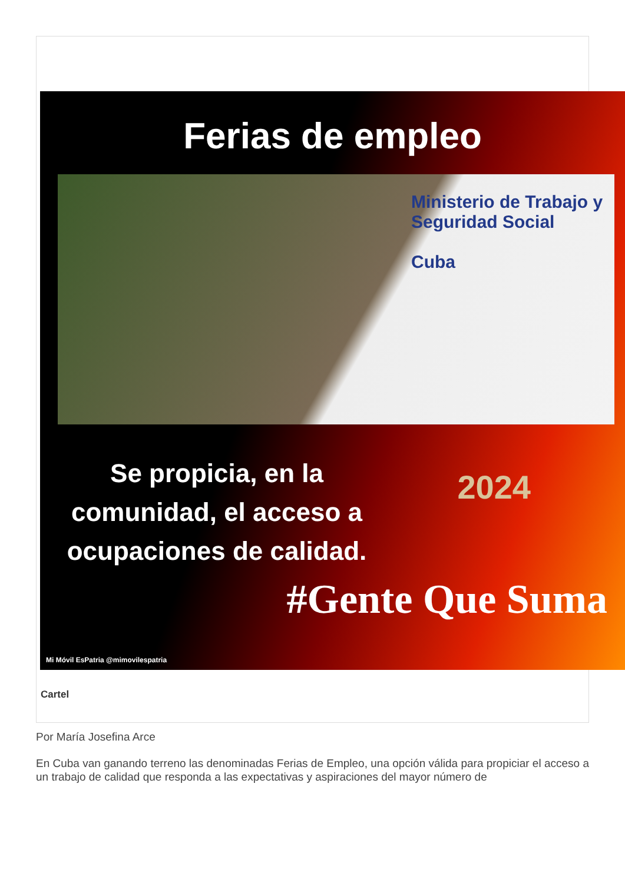Ferias de empleo
Ministerio de Trabajo y Seguridad Social
Cuba
Se propicia, en la comunidad, el acceso a ocupaciones de calidad.
2024
#Gente Que Suma
Mi Móvil EsPatria @mimovilespatria
Cartel
Por María Josefina Arce
En Cuba van ganando terreno las denominadas Ferias de Empleo, una opción válida para propiciar el acceso a un trabajo de calidad que responda a las expectativas y aspiraciones del mayor número de